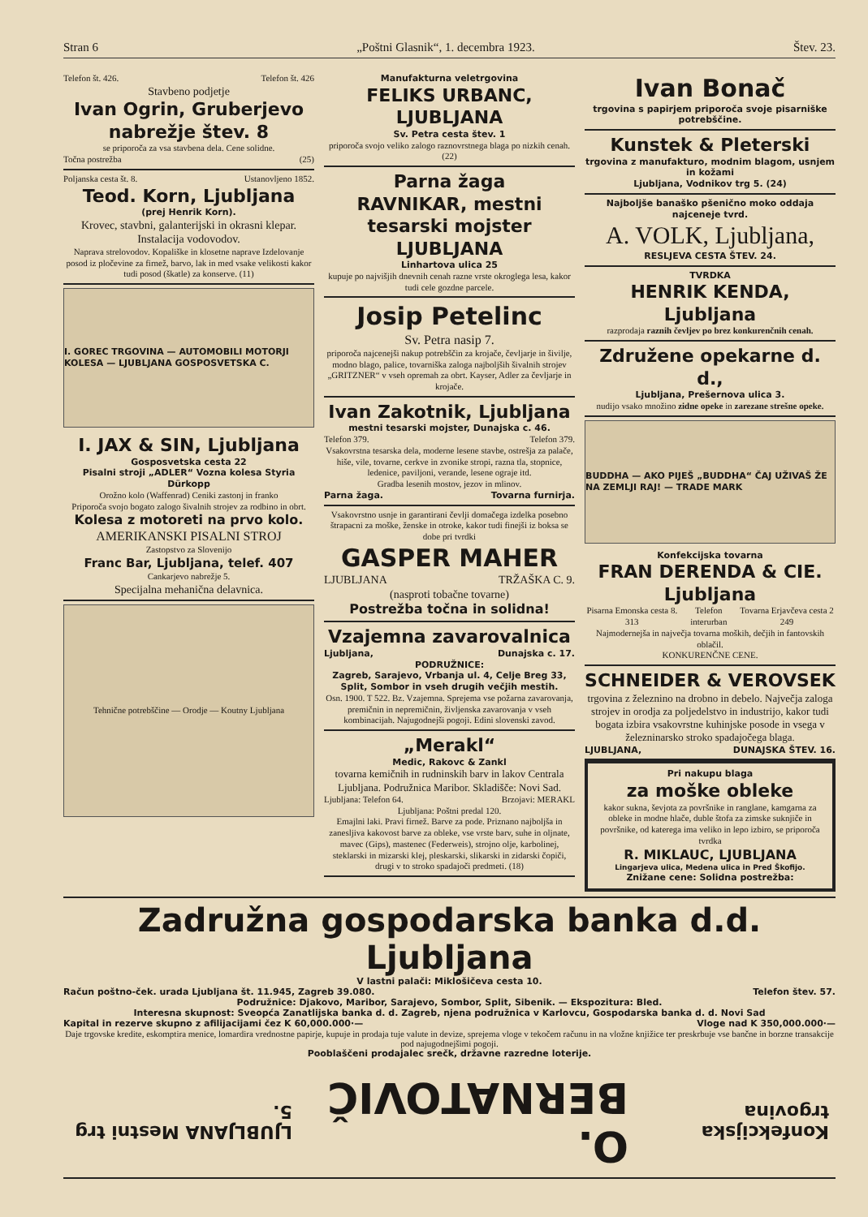Stran 6 „Poštni Glasnik“, 1. decembra 1923. Štev. 23.
Telefon št. 426. Telefon št. 426
Stavbeno podjetje
Ivan Ogrin, Gruberjevo nabrežje štev. 8
se priporoča za vsa stavbena dela. Cene solidne.
Točna postrežba (25)
Poljanska cesta št. 8. Ustanovljeno 1852.
Teod. Korn, Ljubljana
(prej Henrik Korn).
Krovec, stavbni, galanterijski in okrasni klepar. Instalacija vodovodov.
Naprava strelovodov. Kopališke in klosetne naprave Izdelovanje posod iz pločevine za firnež, barvo, lak in med vsake velikosti kakor tudi posod (škatle) za konserve. (11)
I. GOREC TRGOVINA — AUTOMOBILI MOTORJI KOLESA — LJUBLJANA GOSPOSVETSKA C.
I. JAX & SIN, Ljubljana
Gosposvetska cesta 22
Pisalni stroji „ADLER“ Vozna kolesa Styria Dürkopp
Orožno kolo (Waffenrad) Ceniki zastonj in franko
Priporoča svojo bogato zalogo šivalnih strojev za rodbino in obrt.
Kolesa z motoreti na prvo kolo.
AMERIKANSKI PISALNI STROJ
Zastopstvo za Slovenijo
Franc Bar, Ljubljana, telef. 407
Cankarjevo nabrežje 5.
Specijalna mehanična delavnica.
Tehnične potrebščine — Orodje — Koutny Ljubljana
Manufakturna veletrgovina
FELIKS URBANC, LJUBLJANA
Sv. Petra cesta štev. 1
priporoča svojo veliko zalogo raznovrstnega blaga po nizkih cenah. (22)
Parna žaga
RAVNIKAR, mestni tesarski mojster LJUBLJANA
Linhartova ulica 25
kupuje po najvišjih dnevnih cenah razne vrste okroglega lesa, kakor tudi cele gozdne parcele.
Josip Petelinc
Sv. Petra nasip 7.
priporoča najcenejši nakup potrebščin za krojače, čevljarje in šivilje, modno blago, palice, tovarniška zaloga najboljših šivalnih strojev „GRITZNER“ v vseh opremah za obrt. Kayser, Adler za čevljarje in krojače.
Ivan Zakotnik, Ljubljana
mestni tesarski mojster, Dunajska c. 46.
Telefon 379. Telefon 379.
Vsakovrstna tesarska dela, moderne lesene stavbe, ostrešja za palače, hiše, vile, tovarne, cerkve in zvonike stropi, razna tla, stopnice, ledenice, paviljoni, verande, lesene ograje itd.
Gradba lesenih mostov, jezov in mlinov.
Parna žaga. Tovarna furnirja.
Vsakovrstno usnje in garantirani čevlji domačega izdelka posebno štrapacni za moške, ženske in otroke, kakor tudi finejši iz boksa se dobe pri tvrdki
GASPER MAHER
LJUBLJANA TRŽAŠKA C. 9.
(nasproti tobačne tovarne)
Postrežba točna in solidna!
Vzajemna zavarovalnica
Ljubljana, Dunajska c. 17.
PODRUŽNICE:
Zagreb, Sarajevo, Vrbanja ul. 4, Celje Breg 33, Split, Sombor in vseh drugih večjih mestih.
Osn. 1900. T 522. Bz. Vzajemna. Sprejema vse požarna zavarovanja, premičnin in nepremičnin, življenska zavarovanja v vseh kombinacijah. Najugodnejši pogoji. Edini slovenski zavod.
„Merakl“
Medic, Rakovc & Zankl
tovarna kemičnih in rudninskih barv in lakov Centrala Ljubljana. Podružnica Maribor. Skladišče: Novi Sad.
Ljubljana: Telefon 64. Brzojavi: MERAKL
Ljubljana: Poštni predal 120.
Emajlni laki. Pravi firnež. Barve za pode. Priznano najboljša in zanesljiva kakovost barve za obleke, vse vrste barv, suhe in oljnate, mavec (Gips), mastenec (Federweis), strojno olje, karbolinej, steklarski in mizarski klej, pleskarski, slikarski in zidarski čopiči, drugi v to stroko spadajoči predmeti. (18)
Ivan Bonač
trgovina s papirjem priporoča svoje pisarniške potrebščine.
Kunstek & Pleterski
trgovina z manufakturo, modnim blagom, usnjem in kožami
Ljubljana, Vodnikov trg 5. (24)
Najboljše banaško pšenično moko oddaja najceneje tvrd.
A. VOLK, Ljubljana,
RESLJEVA CESTA ŠTEV. 24.
TVRDKA
HENRIK KENDA, Ljubljana
razprodaja raznih čevljev po brez konkurenčnih cenah.
Združene opekarne d. d.,
Ljubljana, Prešernova ulica 3.
nudijo vsako množino zidne opeke in zarezane strešne opeke.
BUDDHA — AKO PIJEŠ „BUDDHA“ ČAJ UŽIVAŠ ŽE NA ZEMLJI RAJ! — TRADE MARK
Konfekcijska tovarna
FRAN DERENDA & CIE. Ljubljana
Pisarna Emonska cesta 8. 313 Telefon interurban Tovarna Erjavčeva cesta 2 249
Najmodernejša in največja tovarna moških, dečjih in fantovskih oblačil.
KONKURENČNE CENE.
SCHNEIDER & VEROVSEK
trgovina z železnino na drobno in debelo. Največja zaloga strojev in orodja za poljedelstvo in industrijo, kakor tudi bogata izbira vsakovrstne kuhinjske posode in vsega v železninarsko stroko spadajočega blaga.
LJUBLJANA, DUNAJSKA ŠTEV. 16.
Pri nakupu blaga
za moške obleke
kakor sukna, ševjota za površnike in ranglane, kamgarna za obleke in modne hlače, duble štofa za zimske suknjiče in površnike, od katerega ima veliko in lepo izbiro, se priporoča tvrdka
R. MIKLAUC, LJUBLJANA
Lingarjeva ulica, Medena ulica in Pred Škofijo.
Znižane cene: Solidna postrežba:
Zadružna gospodarska banka d.d. Ljubljana
V lastni palači: Miklošičeva cesta 10.
Račun poštno-ček. urada Ljubljana št. 11.945, Zagreb 39.080. Telefon štev. 57.
Podružnice: Djakovo, Maribor, Sarajevo, Sombor, Split, Sibenik. — Ekspozitura: Bled.
Interesna skupnost: Sveopća Zanatlijska banka d. d. Zagreb, njena podružnica v Karlovcu, Gospodarska banka d. d. Novi Sad
Kapital in rezerve skupno z afilijacijami čez K 60,000.000·— Vloge nad K 350,000.000·—
Daje trgovske kredite, eskomptira menice, lomardira vrednostne papirje, kupuje in prodaja tuje valute in devize, sprejema vloge v tekočem računu in na vložne knjižice ter preskrbuje vse bančne in borzne transakcije pod najugodnejšimi pogoji.
Pooblaščeni prodajalec srečk, državne razredne loterije.
Konfekcijska trgovina O. BERNATOVIČ LJUBLJANA Mestni trg 5.